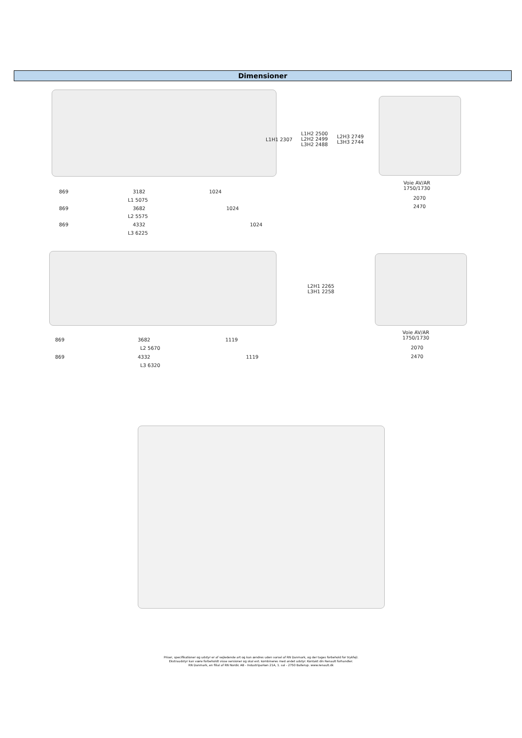Dimensioner
L1H1 2307
L1H2 2500
L2H2 2499
L3H2 2488
L2H3 2749
L3H3 2744
869 3182 1024
L1 5075
869 3682 1024
L2 5575
869 4332 1024
L3 6225
Voie AV/AR
1750/1730
2070
2470
L2H1 2265
L3H1 2258
869 3682 1119
L2 5670
869 4332 1119
L3 6320
Voie AV/AR
1750/1730
2070
2470
Priser, specifikationer og udstyr er af vejledende art og kan ændres uden varsel af RN Danmark, og der tages forbehold for trykfejl.
Ekstraudstyr kan være forbeholdt visse versioner og skal evt. kombineres med andet udstyr. Kontakt din Renault forhandler.
RN Danmark, en filial af RN Nordic AB - Industriparken 21A, 1. sal - 2750 Ballerup. www.renault.dk